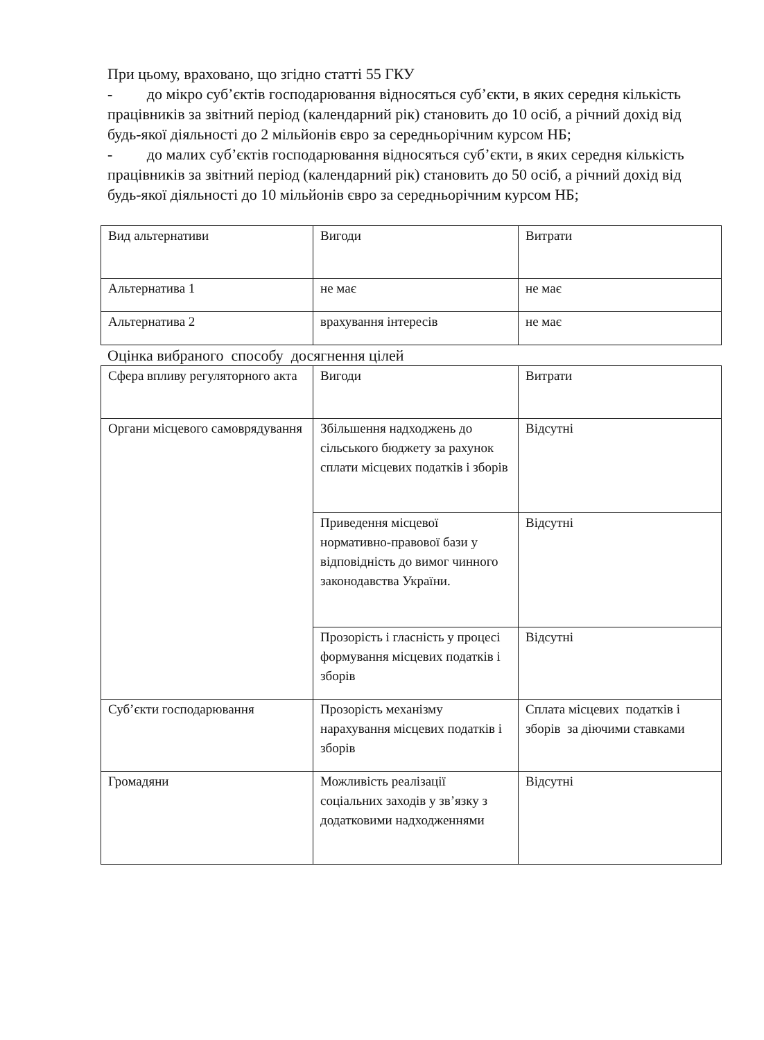При цьому, враховано, що згідно статті 55 ГКУ
- до мікро суб’єктів господарювання відносяться суб’єкти, в яких середня кількість працівників за звітний період (календарний рік) становить до 10 осіб, а річний дохід від будь-якої діяльності до 2 мільйонів євро за середньорічним курсом НБ;
- до малих суб’єктів господарювання відносяться суб’єкти, в яких середня кількість працівників за звітний період (календарний рік) становить до 50 осіб, а річний дохід від будь-якої діяльності до 10 мільйонів євро за середньорічним курсом НБ;
| Вид альтернативи | Вигоди | Витрати |
| Альтернатива 1 | не має | не має |
| Альтернатива 2 | врахування інтересів | не має |
Оцінка вибраного способу досягнення цілей
| Сфера впливу регуляторного акта | Вигоди | Витрати |
| Органи місцевого самоврядування | Збільшення надходжень до сільського бюджету за рахунок сплати місцевих податків і зборів | Відсутні |
| | Приведення місцевої нормативно-правової бази у відповідність до вимог чинного законодавства України. | Відсутні |
| | Прозорість і гласність у процесі формування місцевих податків і зборів | Відсутні |
| Суб’єкти господарювання | Прозорість механізму нарахування місцевих податків і зборів | Сплата місцевих податків і зборів за діючими ставками |
| Громадяни | Можливість реалізації соціальних заходів у зв’язку з додатковими надходженнями | Відсутні |